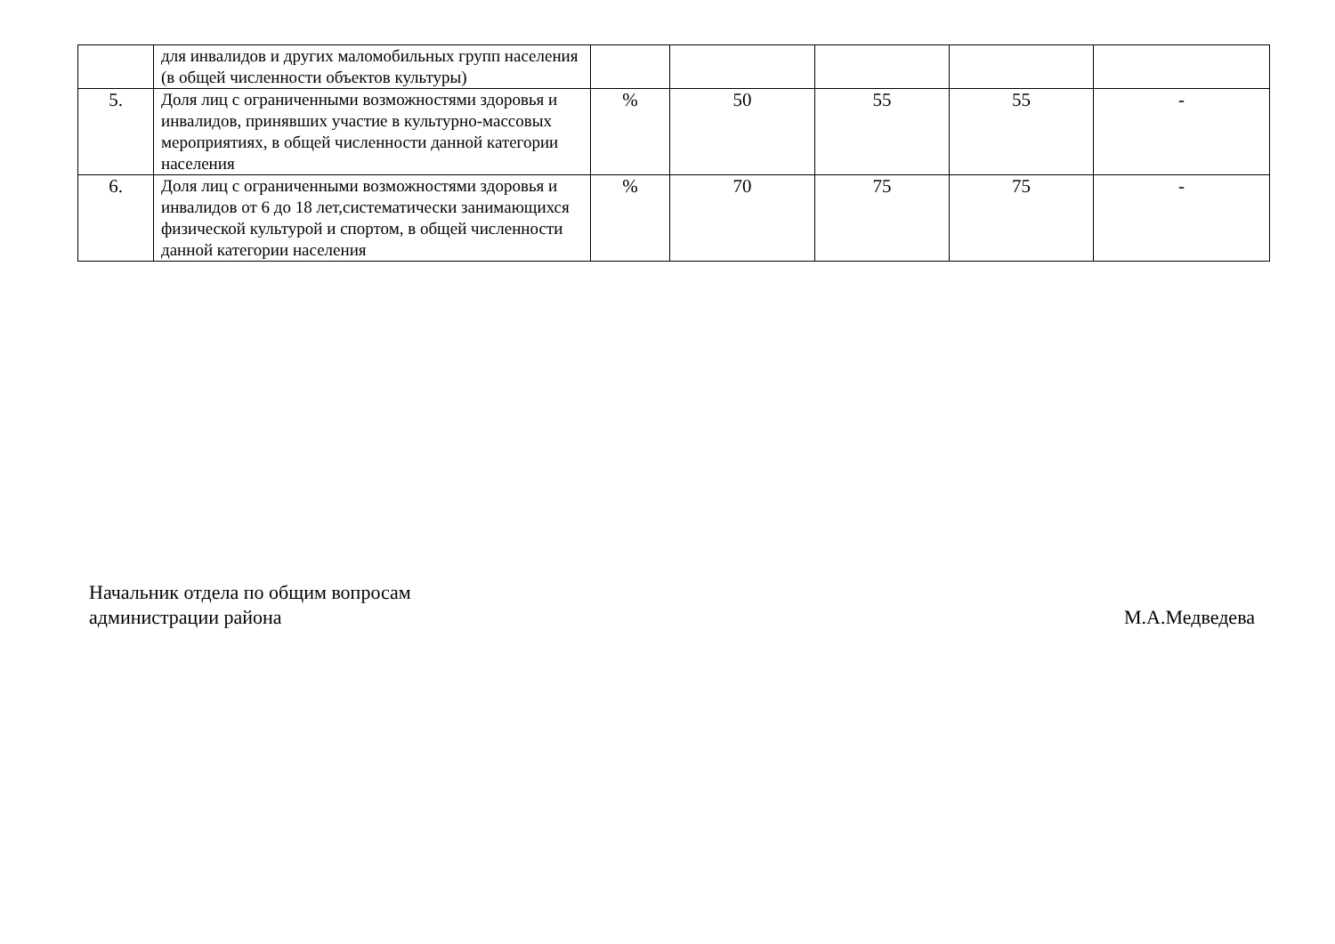| | для инвалидов и других маломобильных групп населения (в общей численности объектов культуры) | | | | | |
| 5. | Доля лиц с ограниченными возможностями здоровья и инвалидов, принявших участие в культурно-массовых мероприятиях, в общей численности данной категории населения | % | 50 | 55 | 55 | - |
| 6. | Доля лиц с ограниченными возможностями здоровья и инвалидов от 6 до 18 лет,систематически занимающихся физической культурой и спортом, в общей численности данной категории населения | % | 70 | 75 | 75 | - |
Начальник отдела по общим вопросам
администрации района
М.А.Медведева